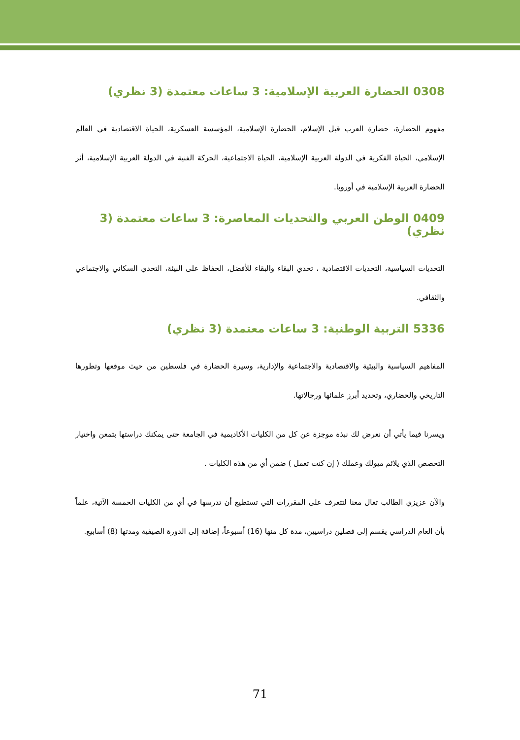0308 الحضارة العربية الإسلامية: 3 ساعات معتمدة (3 نظري)
مفهوم الحضارة، حضارة العرب قبل الإسلام، الحضارة الإسلامية، المؤسسة العسكرية، الحياة الاقتصادية في العالم الإسلامي، الحياة الفكرية في الدولة العربية الإسلامية، الحياة الاجتماعية، الحركة الفنية في الدولة العربية الإسلامية، أثر الحضارة العربية الإسلامية في أوروبا.
0409 الوطن العربي والتحديات المعاصرة: 3 ساعات معتمدة (3 نظري)
التحديات السياسية، التحديات الاقتصادية ، تحدي البقاء والبقاء للأفضل، الحفاظ على البيئة، التحدي السكاني والاجتماعي والثقافي.
5336 التربية الوطنية: 3 ساعات معتمدة (3 نظري)
المفاهيم السياسية والبيئية والاقتصادية والاجتماعية والإدارية، وسيرة الحضارة في فلسطين من حيث موقعها وتطورها التاريخي والحضاري، وتحديد أبرز علمائها ورجالاتها.
ويسرنا فيما يأتي أن نعرض لك نبذة موجزة عن كل من الكليات الأكاديمية في الجامعة حتى يمكنك دراستها بتمعن واختيار التخصص الذي يلائم ميولك وعملك ( إن كنت تعمل ) ضمن أي من هذه الكليات .
والآن عزيزي الطالب تعال معنا لتتعرف على المقررات التي تستطيع أن تدرسها في أي من الكليات الخمسة الآتية، علماً بأن العام الدراسي يقسم إلى فصلين دراسيين، مدة كل منها (16) أسبوعاً، إضافة إلى الدورة الصيفية ومدتها (8) أسابيع.
71